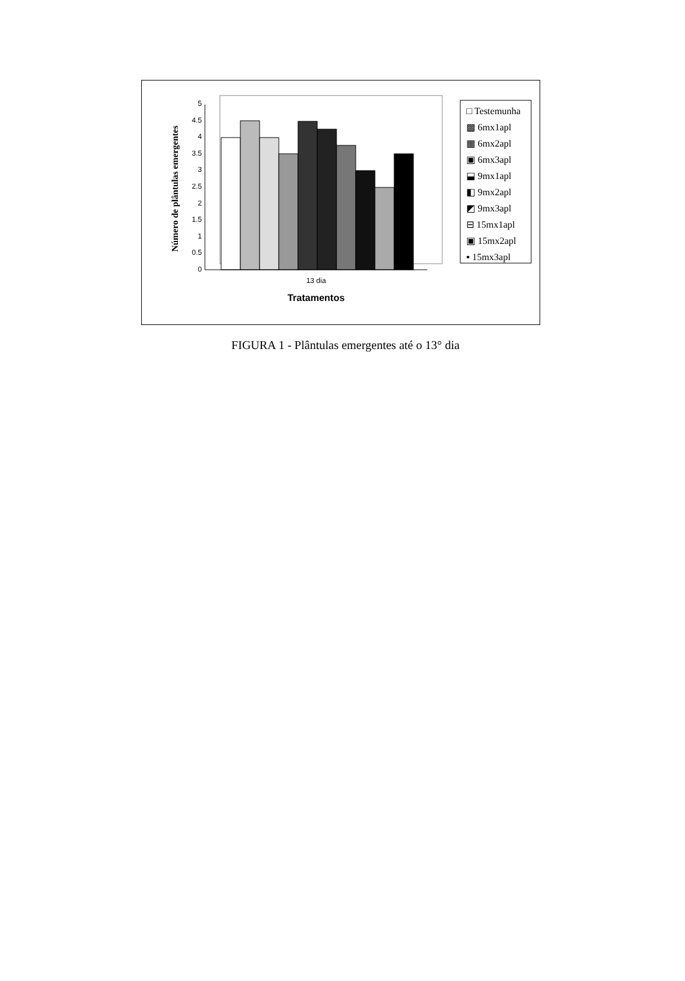0
0.5
1
1.5
2
2.5
3
3.5
4
4.5
5
13 dia
Tratamentos
Número de plântulas emergentes
□ Testemunha
▩ 6mx1apl
▦ 6mx2apl
▣ 6mx3apl
⬓ 9mx1apl
◧ 9mx2apl
◩ 9mx3apl
⊟ 15mx1apl
▣ 15mx2apl
▪ 15mx3apl
FIGURA 1 - Plântulas emergentes até o 13° dia